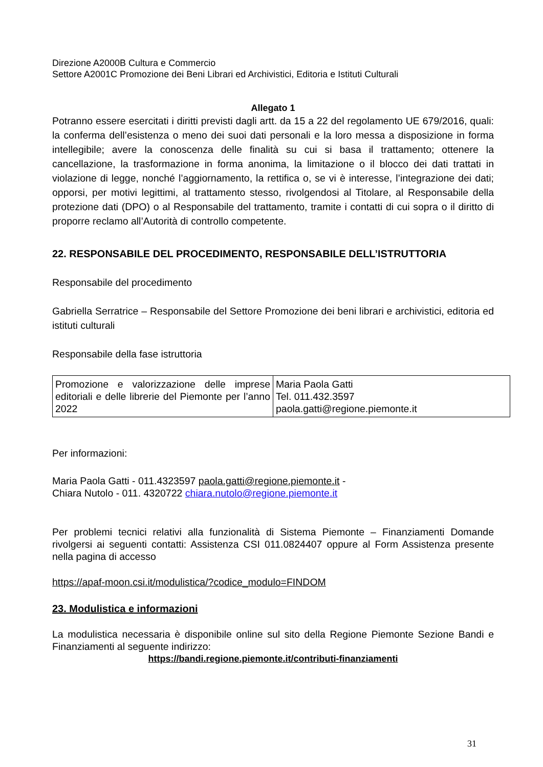Direzione A2000B Cultura e Commercio
Settore A2001C Promozione dei Beni Librari ed Archivistici, Editoria e Istituti Culturali
Allegato 1
Potranno essere esercitati i diritti previsti dagli artt. da 15 a 22 del regolamento UE 679/2016, quali: la conferma dell’esistenza o meno dei suoi dati personali e la loro messa a disposizione in forma intellegibile; avere la conoscenza delle finalità su cui si basa il trattamento; ottenere la cancellazione, la trasformazione in forma anonima, la limitazione o il blocco dei dati trattati in violazione di legge, nonché l’aggiornamento, la rettifica o, se vi è interesse, l’integrazione dei dati; opporsi, per motivi legittimi, al trattamento stesso, rivolgendosi al Titolare, al Responsabile della protezione dati (DPO) o al Responsabile del trattamento, tramite i contatti di cui sopra o il diritto di proporre reclamo all’Autorità di controllo competente.
22. RESPONSABILE DEL PROCEDIMENTO, RESPONSABILE DELL’ISTRUTTORIA
Responsabile del procedimento
Gabriella Serratrice – Responsabile del Settore Promozione dei beni librari e archivistici, editoria ed istituti culturali
Responsabile della fase istruttoria
| Promozione e valorizzazione delle imprese editoriali e delle librerie del Piemonte per l’anno 2022 | Maria Paola Gatti Tel. 011.432.3597 paola.gatti@regione.piemonte.it |
Per informazioni:
Maria Paola Gatti - 011.4323597 paola.gatti@regione.piemonte.it -
Chiara Nutolo - 011. 4320722 chiara.nutolo@regione.piemonte.it
Per problemi tecnici relativi alla funzionalità di Sistema Piemonte – Finanziamenti Domande rivolgersi ai seguenti contatti: Assistenza CSI 011.0824407 oppure al Form Assistenza presente nella pagina di accesso
https://apaf-moon.csi.it/modulistica/?codice_modulo=FINDOM
23. Modulistica e informazioni
La modulistica necessaria è disponibile online sul sito della Regione Piemonte Sezione Bandi e Finanziamenti al seguente indirizzo:
https://bandi.regione.piemonte.it/contributi-finanziamenti
31